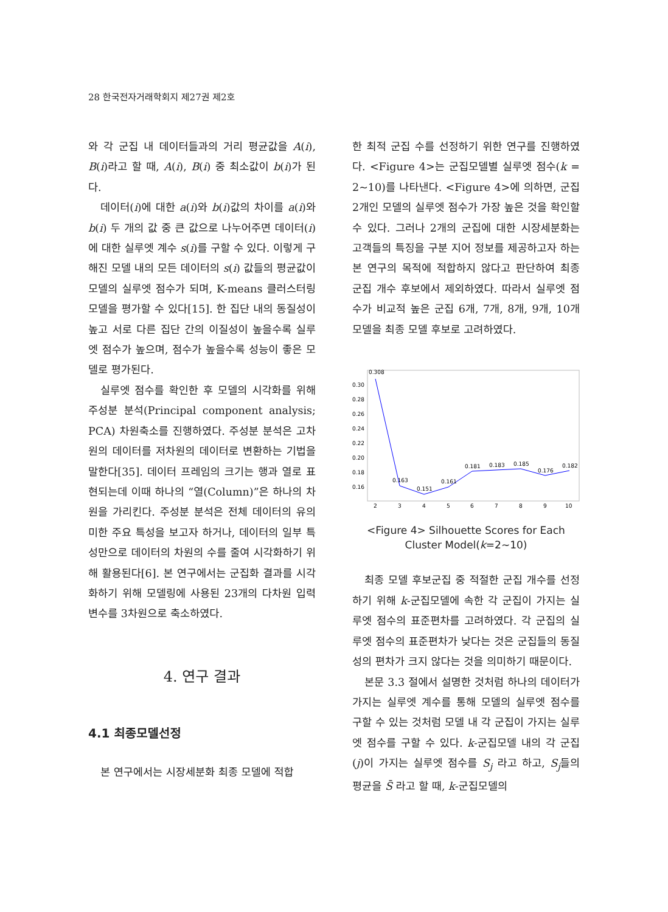28 한국전자거래학회지 제27권 제2호
와 각 군집 내 데이터들과의 거리 평균값을 A(i), B(i)라고 할 때, A(i), B(i) 중 최소값이 b(i)가 된다.
데이터(i)에 대한 a(i)와 b(i)값의 차이를 a(i)와 b(i) 두 개의 값 중 큰 값으로 나누어주면 데이터(i)에 대한 실루엣 계수 s(i)를 구할 수 있다. 이렇게 구해진 모델 내의 모든 데이터의 s(i) 값들의 평균값이 모델의 실루엣 점수가 되며, K-means 클러스터링 모델을 평가할 수 있다[15]. 한 집단 내의 동질성이 높고 서로 다른 집단 간의 이질성이 높을수록 실루엣 점수가 높으며, 점수가 높을수록 성능이 좋은 모델로 평가된다.
실루엣 점수를 확인한 후 모델의 시각화를 위해 주성분 분석(Principal component analysis; PCA) 차원축소를 진행하였다. 주성분 분석은 고차원의 데이터를 저차원의 데이터로 변환하는 기법을 말한다[35]. 데이터 프레임의 크기는 행과 열로 표현되는데 이때 하나의 “열(Column)”은 하나의 차원을 가리킨다. 주성분 분석은 전체 데이터의 유의미한 주요 특성을 보고자 하거나, 데이터의 일부 특성만으로 데이터의 차원의 수를 줄여 시각화하기 위해 활용된다[6]. 본 연구에서는 군집화 결과를 시각화하기 위해 모델링에 사용된 23개의 다차원 입력변수를 3차원으로 축소하였다.
4. 연구 결과
4.1 최종모델선정
본 연구에서는 시장세분화 최종 모델에 적합
한 최적 군집 수를 선정하기 위한 연구를 진행하였다. <Figure 4>는 군집모델별 실루엣 점수(k = 2~10)를 나타낸다. <Figure 4>에 의하면, 군집 2개인 모델의 실루엣 점수가 가장 높은 것을 확인할 수 있다. 그러나 2개의 군집에 대한 시장세분화는 고객들의 특징을 구분 지어 정보를 제공하고자 하는 본 연구의 목적에 적합하지 않다고 판단하여 최종 군집 개수 후보에서 제외하였다. 따라서 실루엣 점수가 비교적 높은 군집 6개, 7개, 8개, 9개, 10개 모델을 최종 모델 후보로 고려하였다.
0.30
0.28
0.26
0.24
0.22
0.20
0.18
0.16
0.308
0.163
0.151
0.161
0.181
0.183
0.185
0.176
0.182
2
3
4
5
6
7
8
9
10
<Figure 4> Silhouette Scores for Each
Cluster Model(k=2~10)
최종 모델 후보군집 중 적절한 군집 개수를 선정하기 위해 k-군집모델에 속한 각 군집이 가지는 실루엣 점수의 표준편차를 고려하였다. 각 군집의 실루엣 점수의 표준편차가 낮다는 것은 군집들의 동질성의 편차가 크지 않다는 것을 의미하기 때문이다.
본문 3.3 절에서 설명한 것처럼 하나의 데이터가 가지는 실루엣 계수를 통해 모델의 실루엣 점수를 구할 수 있는 것처럼 모델 내 각 군집이 가지는 실루엣 점수를 구할 수 있다. k-군집모델 내의 각 군집(j)이 가지는 실루엣 점수를 S<sub>j</sub> 라고 하고, S<sub>j</sub>들의 평균을 S̄ 라고 할 때, k-군집모델의